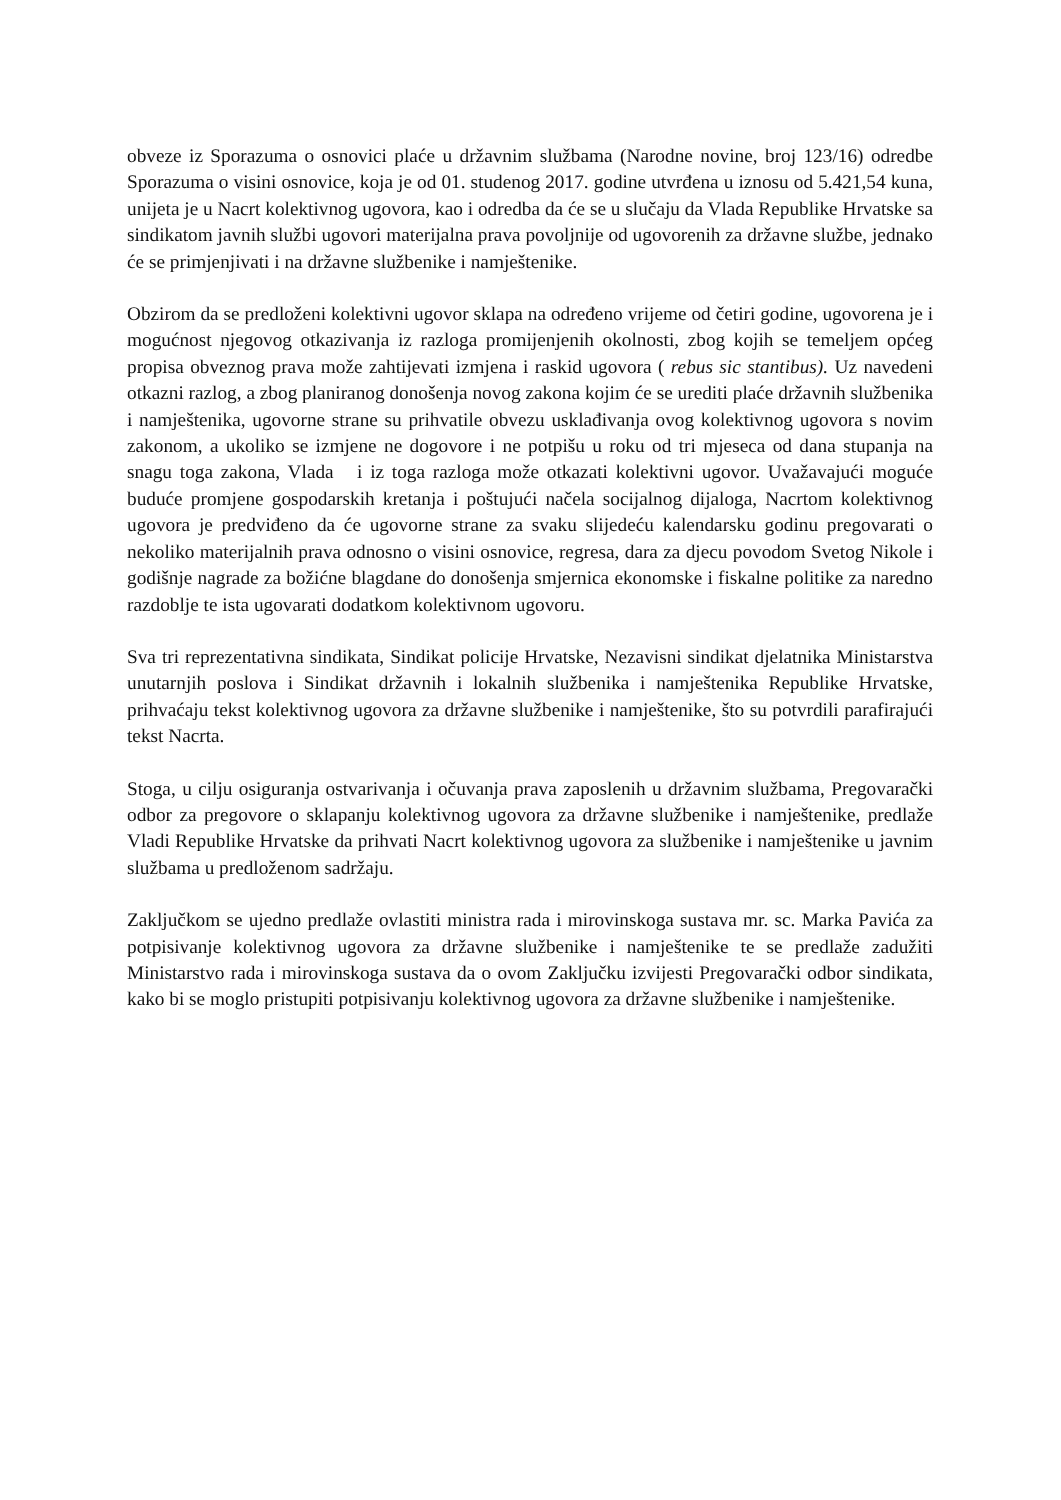obveze iz Sporazuma o osnovici plaće u državnim službama (Narodne novine, broj 123/16) odredbe Sporazuma o visini osnovice, koja je od 01. studenog 2017. godine utvrđena u iznosu od 5.421,54 kuna, unijeta je u Nacrt kolektivnog ugovora, kao i odredba da će se u slučaju da Vlada Republike Hrvatske sa sindikatom javnih službi ugovori materijalna prava povoljnije od ugovorenih za državne službe, jednako će se primjenjivati i na državne službenike i namještenike.
Obzirom da se predloženi kolektivni ugovor sklapa na određeno vrijeme od četiri godine, ugovorena je i mogućnost njegovog otkazivanja iz razloga promijenjenih okolnosti, zbog kojih se temeljem općeg propisa obveznog prava može zahtijevati izmjena i raskid ugovora ( rebus sic stantibus). Uz navedeni otkazni razlog, a zbog planiranog donošenja novog zakona kojim će se urediti plaće državnih službenika i namještenika, ugovorne strane su prihvatile obvezu usklađivanja ovog kolektivnog ugovora s novim zakonom, a ukoliko se izmjene ne dogovore i ne potpišu u roku od tri mjeseca od dana stupanja na snagu toga zakona, Vlada i iz toga razloga može otkazati kolektivni ugovor. Uvažavajući moguće buduće promjene gospodarskih kretanja i poštujući načela socijalnog dijaloga, Nacrtom kolektivnog ugovora je predviđeno da će ugovorne strane za svaku slijedeću kalendarsku godinu pregovarati o nekoliko materijalnih prava odnosno o visini osnovice, regresa, dara za djecu povodom Svetog Nikole i godišnje nagrade za božićne blagdane do donošenja smjernica ekonomske i fiskalne politike za naredno razdoblje te ista ugovarati dodatkom kolektivnom ugovoru.
Sva tri reprezentativna sindikata, Sindikat policije Hrvatske, Nezavisni sindikat djelatnika Ministarstva unutarnjih poslova i Sindikat državnih i lokalnih službenika i namještenika Republike Hrvatske, prihvaćaju tekst kolektivnog ugovora za državne službenike i namještenike, što su potvrdili parafirajući tekst Nacrta.
Stoga, u cilju osiguranja ostvarivanja i očuvanja prava zaposlenih u državnim službama, Pregovarački odbor za pregovore o sklapanju kolektivnog ugovora za državne službenike i namještenike, predlaže Vladi Republike Hrvatske da prihvati Nacrt kolektivnog ugovora za službenike i namještenike u javnim službama u predloženom sadržaju.
Zaključkom se ujedno predlaže ovlastiti ministra rada i mirovinskoga sustava mr. sc. Marka Pavića za potpisivanje kolektivnog ugovora za državne službenike i namještenike te se predlaže zadužiti Ministarstvo rada i mirovinskoga sustava da o ovom Zaključku izvijesti Pregovarački odbor sindikata, kako bi se moglo pristupiti potpisivanju kolektivnog ugovora za državne službenike i namještenike.